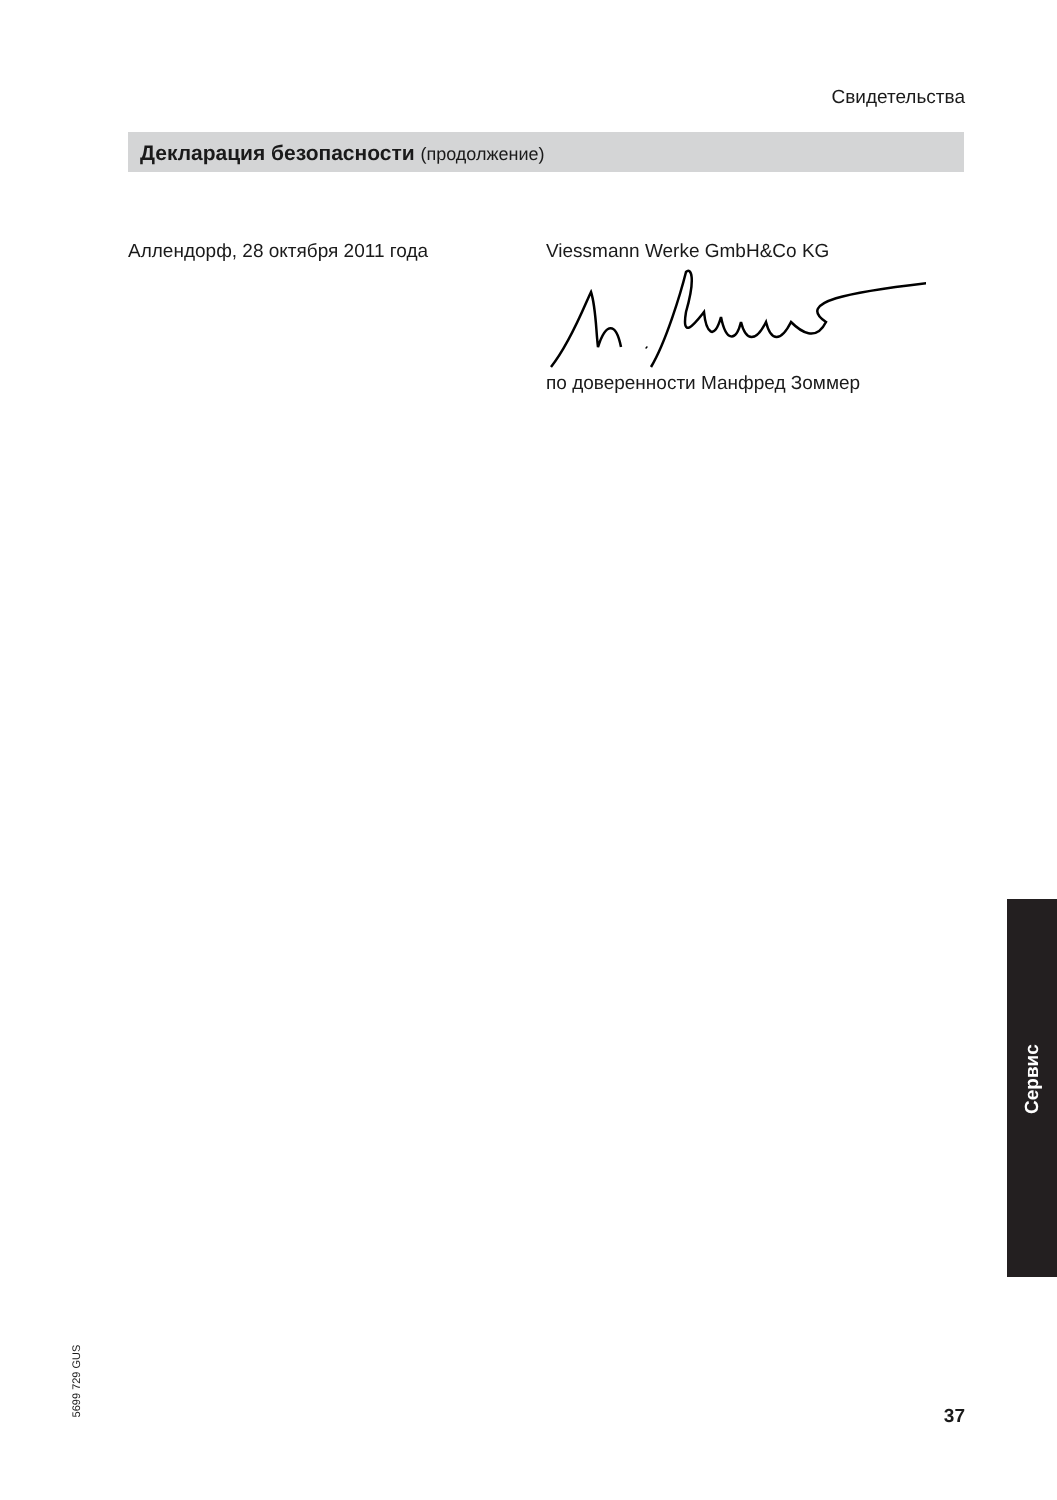Свидетельства
Декларация безопасности (продолжение)
Аллендорф, 28 октября 2011 года Viessmann Werke GmbH&Co KG
по доверенности Манфред Зоммер
Сервис
5699 729 GUS
37